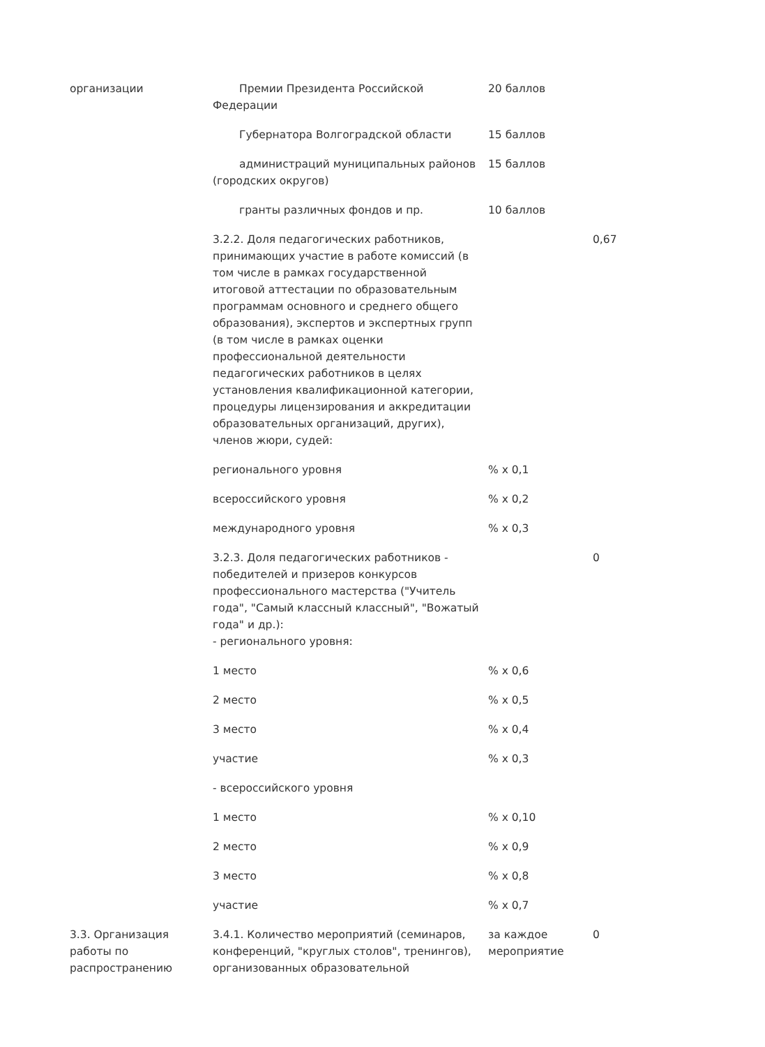| организации | Премии Президента Российской Федерации | 20 баллов | |
| | Губернатора Волгоградской области | 15 баллов | |
| | администраций муниципальных районов (городских округов) | 15 баллов | |
| | гранты различных фондов и пр. | 10 баллов | |
| | 3.2.2. Доля педагогических работников, принимающих участие в работе комиссий (в том числе в рамках государственной итоговой аттестации по образовательным программам основного и среднего общего образования), экспертов и экспертных групп (в том числе в рамках оценки профессиональной деятельности педагогических работников в целях установления квалификационной категории, процедуры лицензирования и аккредитации образовательных организаций, других), членов жюри, судей: | | 0,67 |
| | регионального уровня | % x 0,1 | |
| | всероссийского уровня | % x 0,2 | |
| | международного уровня | % x 0,3 | |
| | 3.2.3. Доля педагогических работников - победителей и призеров конкурсов профессионального мастерства ("Учитель года", "Самый классный классный", "Вожатый года" и др.): - регионального уровня: | | 0 |
| | 1 место | % x 0,6 | |
| | 2 место | % x 0,5 | |
| | 3 место | % x 0,4 | |
| | участие | % x 0,3 | |
| | - всероссийского уровня | | |
| | 1 место | % x 0,10 | |
| | 2 место | % x 0,9 | |
| | 3 место | % x 0,8 | |
| | участие | % x 0,7 | |
| 3.3. Организация работы по распространению | 3.4.1. Количество мероприятий (семинаров, конференций, "круглых столов", тренингов), организованных образовательной | за каждое мероприятие | 0 |